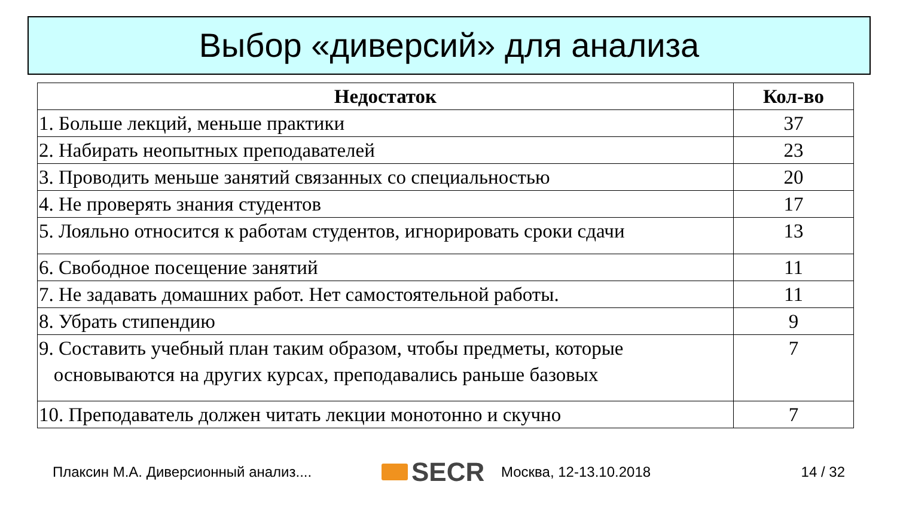Выбор «диверсий» для анализа
| Недостаток | Кол-во |
| --- | --- |
| 1. Больше лекций, меньше практики | 37 |
| 2. Набирать неопытных преподавателей | 23 |
| 3. Проводить меньше занятий связанных со специальностью | 20 |
| 4. Не проверять знания студентов | 17 |
| 5. Лояльно относится к работам студентов, игнорировать сроки сдачи | 13 |
| 6. Свободное посещение занятий | 11 |
| 7. Не задавать домашних работ. Нет самостоятельной работы. | 11 |
| 8. Убрать стипендию | 9 |
| 9. Составить учебный план таким образом, чтобы предметы, которые основываются на других курсах, преподавались раньше базовых | 7 |
| 10. Преподаватель должен читать лекции монотонно и скучно | 7 |
Плаксин М.А. Диверсионный анализ....
SECR
Москва, 12-13.10.2018 14 / 32